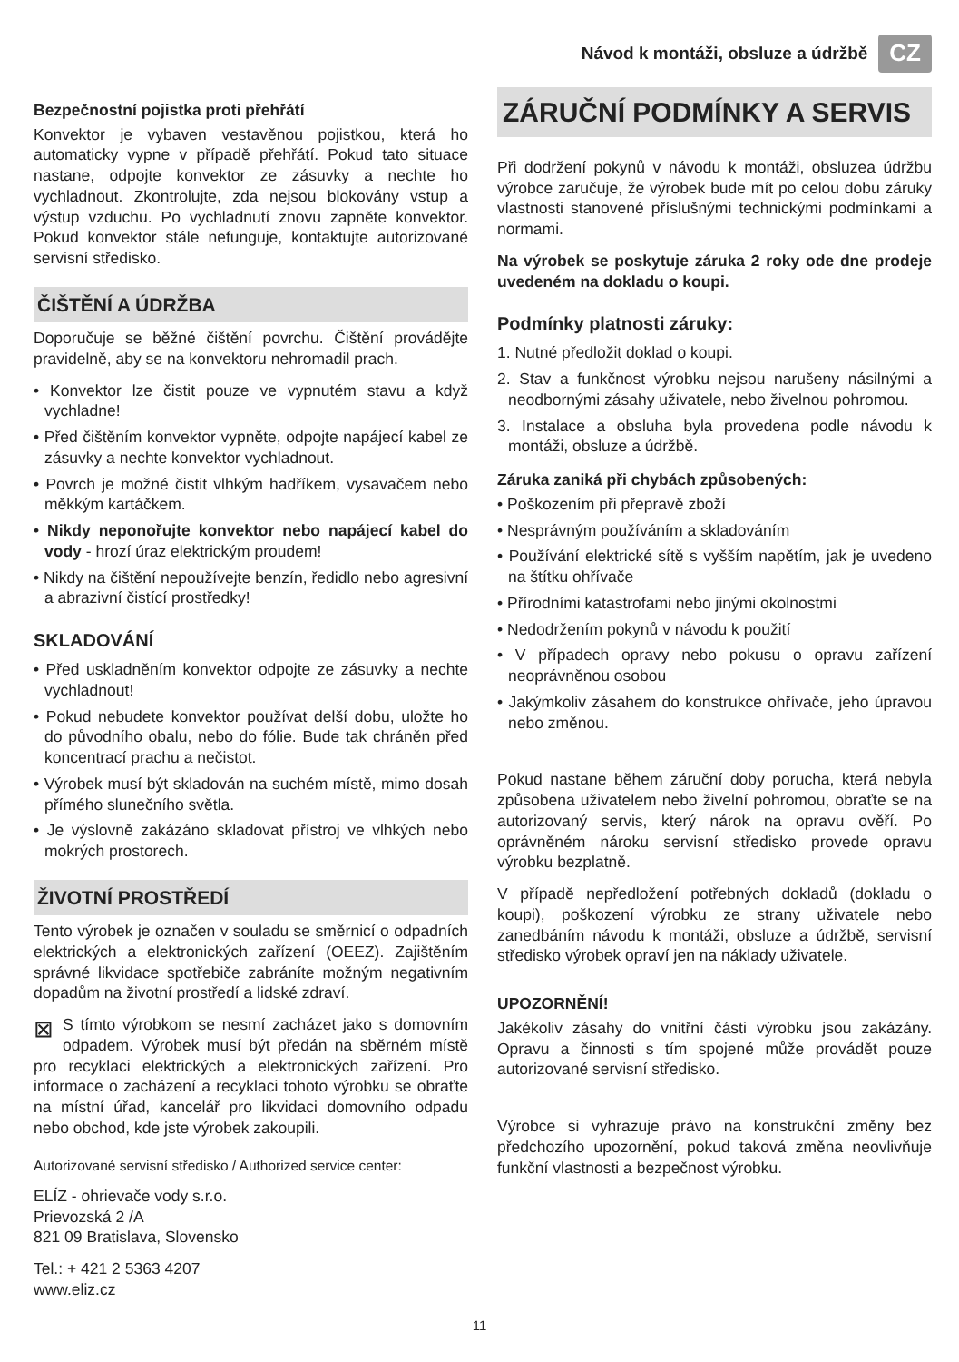Návod k montáži, obsluze a údržbě CZ
Bezpečnostní pojistka proti přehřátí
Konvektor je vybaven vestavěnou pojistkou, která ho automaticky vypne v případě přehřátí. Pokud tato situace nastane, odpojte konvektor ze zásuvky a nechte ho vychladnout. Zkontrolujte, zda nejsou blokovány vstup a výstup vzduchu. Po vychladnutí znovu zapněte konvektor. Pokud konvektor stále nefunguje, kontaktujte autorizované servisní středisko.
ČIŠTĚNÍ A ÚDRŽBA
Doporučuje se běžné čištění povrchu. Čištění provádějte pravidelně, aby se na konvektoru nehromadil prach.
• Konvektor lze čistit pouze ve vypnutém stavu a když vychladne!
• Před čištěním konvektor vypněte, odpojte napájecí kabel ze zásuvky a nechte konvektor vychladnout.
• Povrch je možné čistit vlhkým hadříkem, vysavačem nebo měkkým kartáčkem.
• Nikdy neponořujte konvektor nebo napájecí kabel do vody - hrozí úraz elektrickým proudem!
• Nikdy na čištění nepoužívejte benzín, ředidlo nebo agresivní a abrazivní čistící prostředky!
SKLADOVÁNÍ
• Před uskladněním konvektor odpojte ze zásuvky a nechte vychladnout!
• Pokud nebudete konvektor používat delší dobu, uložte ho do původního obalu, nebo do fólie. Bude tak chráněn před koncentrací prachu a nečistot.
• Výrobek musí být skladován na suchém místě, mimo dosah přímého slunečního světla.
• Je výslovně zakázáno skladovat přístroj ve vlhkých nebo mokrých prostorech.
ŽIVOTNÍ PROSTŘEDÍ
Tento výrobek je označen v souladu se směrnicí o odpadních elektrických a elektronických zařízení (OEEZ). Zajištěním správné likvidace spotřebiče zabráníte možným negativním dopadům na životní prostředí a lidské zdraví.
⊠ S tímto výrobkom se nesmí zacházet jako s domovním odpadem. Výrobek musí být předán na sběrném místě pro recyklaci elektrických a elektronických zařízení. Pro informace o zacházení a recyklaci tohoto výrobku se obraťte na místní úřad, kancelář pro likvidaci domovního odpadu nebo obchod, kde jste výrobek zakoupili.
Autorizované servisní středisko / Authorized service center:
ELÍZ - ohrievače vody s.r.o.
Prievozská 2 /A
821 09 Bratislava, Slovensko
Tel.: + 421 2 5363 4207
www.eliz.cz
ZÁRUČNÍ PODMÍNKY A SERVIS
Při dodržení pokynů v návodu k montáži, obsluzea údržbu výrobce zaručuje, že výrobek bude mít po celou dobu záruky vlastnosti stanovené příslušnými technickými podmínkami a normami.
Na výrobek se poskytuje záruka 2 roky ode dne prodeje uvedeném na dokladu o koupi.
Podmínky platnosti záruky:
1. Nutné předložit doklad o koupi.
2. Stav a funkčnost výrobku nejsou narušeny násilnými a neodbornými zásahy uživatele, nebo živelnou pohromou.
3. Instalace a obsluha byla provedena podle návodu k montáži, obsluze a údržbě.
Záruka zaniká při chybách způsobených:
• Poškozením při přepravě zboží
• Nesprávným používáním a skladováním
• Používání elektrické sítě s vyšším napětím, jak je uvedeno na štítku ohřívače
• Přírodními katastrofami nebo jinými okolnostmi
• Nedodržením pokynů v návodu k použití
• V případech opravy nebo pokusu o opravu zařízení neoprávněnou osobou
• Jakýmkoliv zásahem do konstrukce ohřívače, jeho úpravou nebo změnou.
Pokud nastane během záruční doby porucha, která nebyla způsobena uživatelem nebo živelní pohromou, obraťte se na autorizovaný servis, který nárok na opravu ověří. Po oprávněném nároku servisní středisko provede opravu výrobku bezplatně.
V případě nepředložení potřebných dokladů (dokladu o koupi), poškození výrobku ze strany uživatele nebo zanedbáním návodu k montáži, obsluze a údržbě, servisní středisko výrobek opraví jen na náklady uživatele.
UPOZORNĚNÍ!
Jakékoliv zásahy do vnitřní části výrobku jsou zakázány. Opravu a činnosti s tím spojené může provádět pouze autorizované servisní středisko.
Výrobce si vyhrazuje právo na konstrukční změny bez předchozího upozornění, pokud taková změna neovlivňuje funkční vlastnosti a bezpečnost výrobku.
11